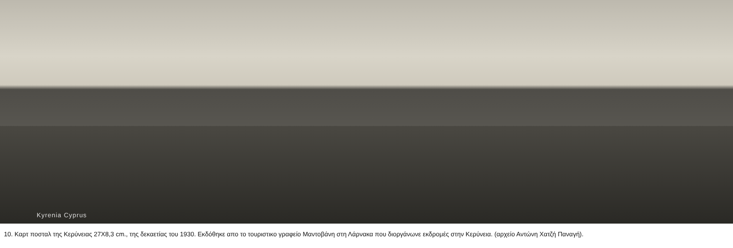Kyrenia Cyprus
10. Καρτ ποσταλ της Κερύνειας 27Χ8,3 cm., της δεκαετίας του 1930. Εκδόθηκε απο το τουριστικο γραφείο Μαντοβάνη στη Λάρνακα που διοργάνωνε εκδρομές στην Κερύνεια. (αρχείο Αντώνη Χατζή Παναγή).